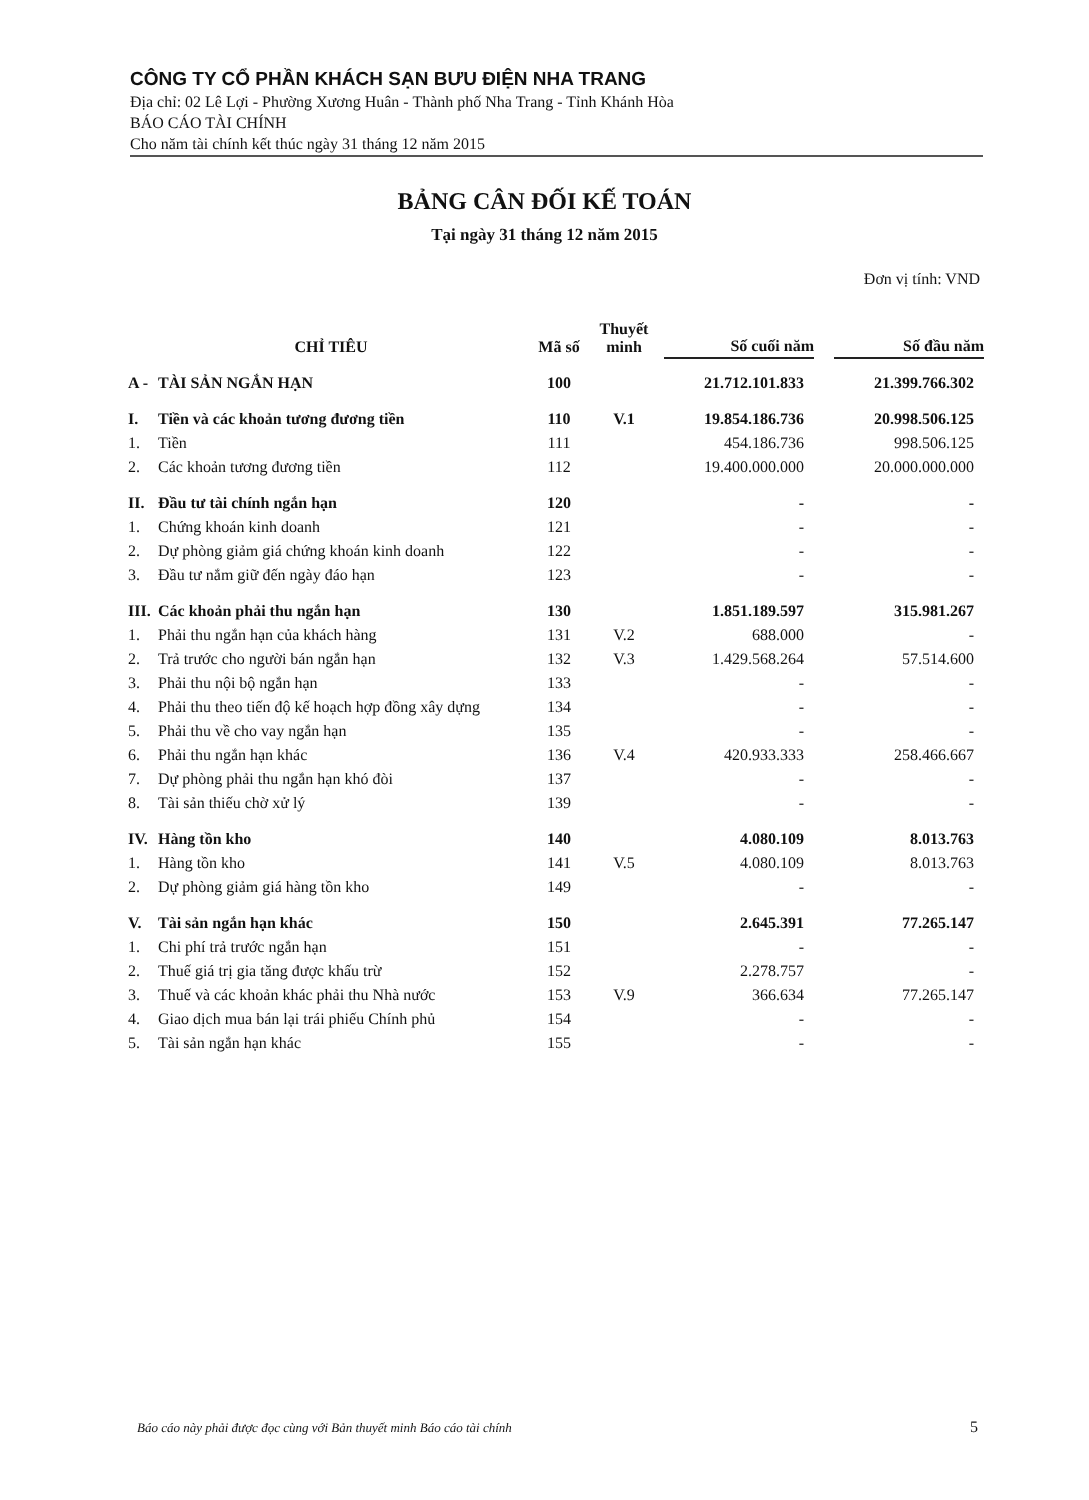CÔNG TY CỔ PHẦN KHÁCH SẠN BƯU ĐIỆN NHA TRANG
Địa chỉ: 02 Lê Lợi - Phường Xương Huân - Thành phố Nha Trang - Tỉnh Khánh Hòa
BÁO CÁO TÀI CHÍNH
Cho năm tài chính kết thúc ngày 31 tháng 12 năm 2015
BẢNG CÂN ĐỐI KẾ TOÁN
Tại ngày 31 tháng 12 năm 2015
Đơn vị tính: VND
| CHỈ TIÊU | | Mã số | Thuyết minh | Số cuối năm | | Số đầu năm |
| --- | --- | --- | --- | --- | --- | --- |
| A - | TÀI SẢN NGẮN HẠN | 100 | | 21.712.101.833 | | 21.399.766.302 |
| I. | Tiền và các khoản tương đương tiền | 110 | V.1 | 19.854.186.736 | | 20.998.506.125 |
| 1. | Tiền | 111 | | 454.186.736 | | 998.506.125 |
| 2. | Các khoản tương đương tiền | 112 | | 19.400.000.000 | | 20.000.000.000 |
| II. | Đầu tư tài chính ngắn hạn | 120 | | - | | - |
| 1. | Chứng khoán kinh doanh | 121 | | - | | - |
| 2. | Dự phòng giảm giá chứng khoán kinh doanh | 122 | | - | | - |
| 3. | Đầu tư nắm giữ đến ngày đáo hạn | 123 | | - | | - |
| III. | Các khoản phải thu ngắn hạn | 130 | | 1.851.189.597 | | 315.981.267 |
| 1. | Phải thu ngắn hạn của khách hàng | 131 | V.2 | 688.000 | | - |
| 2. | Trả trước cho người bán ngắn hạn | 132 | V.3 | 1.429.568.264 | | 57.514.600 |
| 3. | Phải thu nội bộ ngắn hạn | 133 | | - | | - |
| 4. | Phải thu theo tiến độ kế hoạch hợp đồng xây dựng | 134 | | - | | - |
| 5. | Phải thu về cho vay ngắn hạn | 135 | | - | | - |
| 6. | Phải thu ngắn hạn khác | 136 | V.4 | 420.933.333 | | 258.466.667 |
| 7. | Dự phòng phải thu ngắn hạn khó đòi | 137 | | - | | - |
| 8. | Tài sản thiếu chờ xử lý | 139 | | - | | - |
| IV. | Hàng tồn kho | 140 | | 4.080.109 | | 8.013.763 |
| 1. | Hàng tồn kho | 141 | V.5 | 4.080.109 | | 8.013.763 |
| 2. | Dự phòng giảm giá hàng tồn kho | 149 | | - | | - |
| V. | Tài sản ngắn hạn khác | 150 | | 2.645.391 | | 77.265.147 |
| 1. | Chi phí trả trước ngắn hạn | 151 | | - | | - |
| 2. | Thuế giá trị gia tăng được khấu trừ | 152 | | 2.278.757 | | - |
| 3. | Thuế và các khoản khác phải thu Nhà nước | 153 | V.9 | 366.634 | | 77.265.147 |
| 4. | Giao dịch mua bán lại trái phiếu Chính phủ | 154 | | - | | - |
| 5. | Tài sản ngắn hạn khác | 155 | | - | | - |
Báo cáo này phải được đọc cùng với Bản thuyết minh Báo cáo tài chính
5